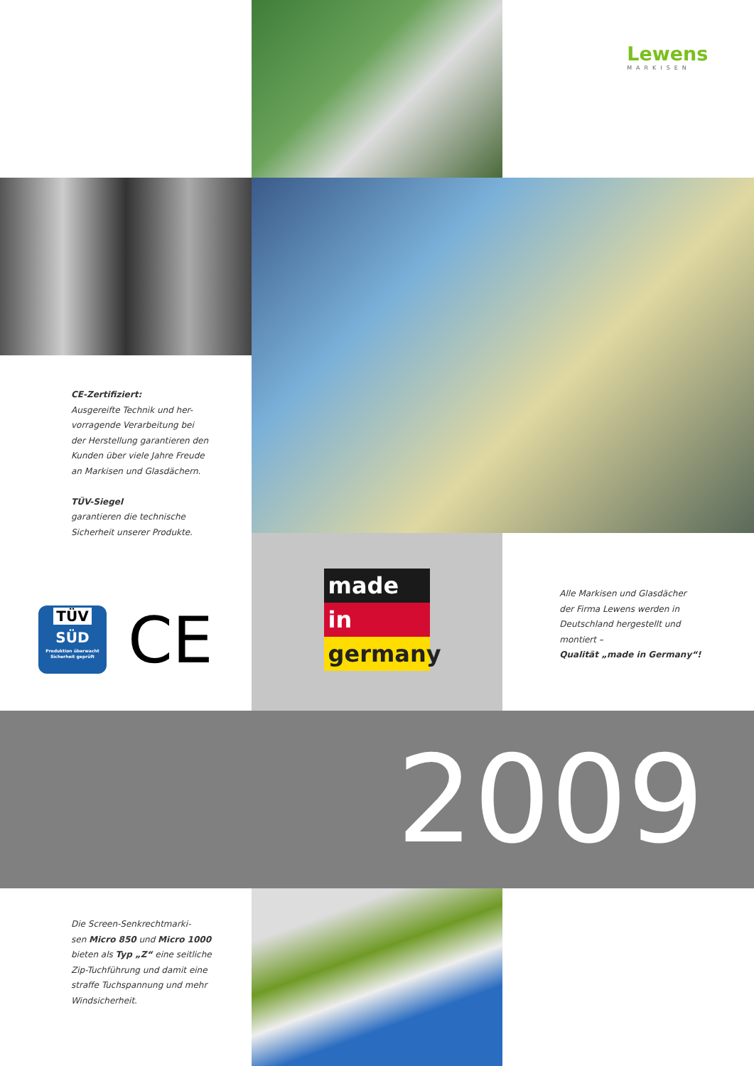Lewens
MARKISEN
CE-Zertifiziert:
Ausgereifte Technik und her-
vorragende Verarbeitung bei
der Herstellung garantieren den
Kunden über viele Jahre Freude
an Markisen und Glasdächern.
TÜV-Siegel
garantieren die technische
Sicherheit unserer Produkte.
TÜV
SÜD
Produktion überwacht
Sicherheit geprüft
CE
made
in
germany
Alle Markisen und Glasdächer
der Firma Lewens werden in
Deutschland hergestellt und
montiert –
Qualität „made in Germany“!
2009
Die Screen-Senkrechtmarki-
sen Micro 850 und Micro 1000
bieten als Typ „Z“ eine seitliche
Zip-Tuchführung und damit eine
straffe Tuchspannung und mehr
Windsicherheit.